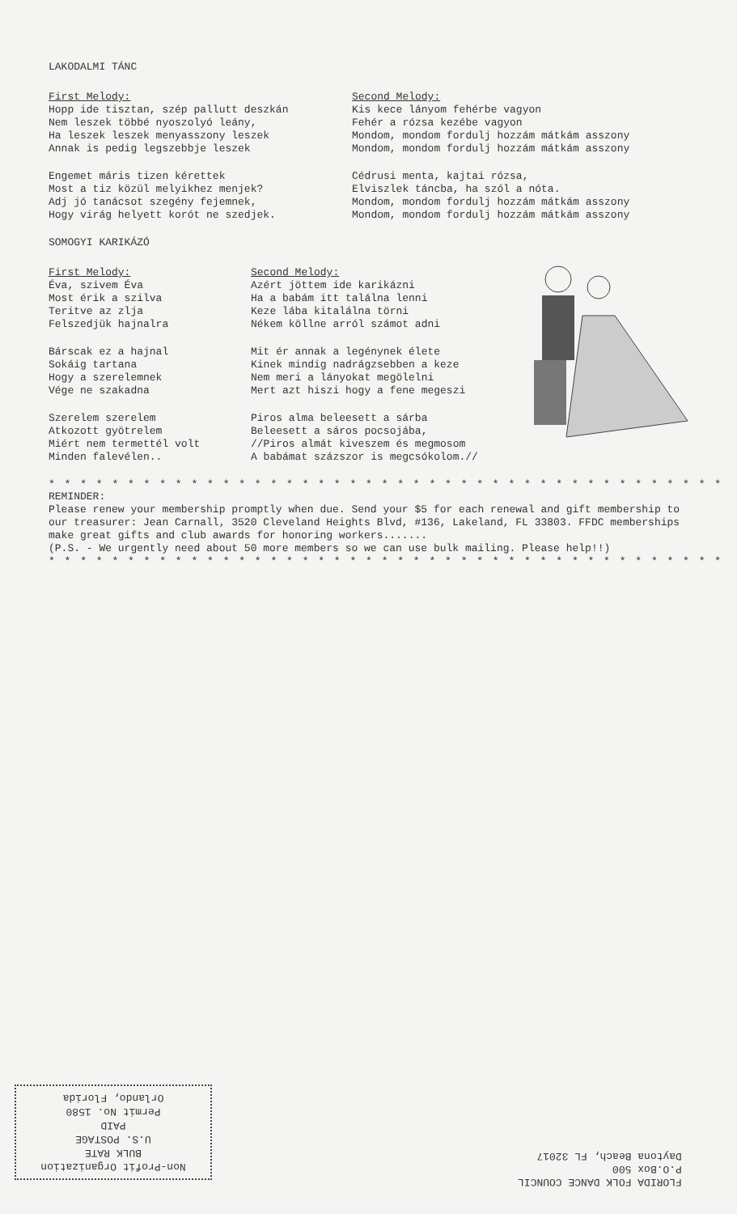LAKODALMI TÁNC
First Melody:
Hopp ide tisztan, szép pallutt deszkán
Nem leszek többé nyoszolyó leány,
Ha leszek leszek menyasszony leszek
Annak is pedig legszebbje leszek
Engemet máris tizen kérettek
Most a tiz közül melyikhez menjek?
Adj jó tanácsot szegény fejemnek,
Hogy virág helyett korót ne szedjek.
Second Melody:
Kis kece lányom fehérbe vagyon
Fehér a rózsa kezébe vagyon
Mondom, mondom fordulj hozzám mátkám asszony
Mondom, mondom fordulj hozzám mátkám asszony
Cédrusi menta, kajtai rózsa,
Elviszlek táncba, ha szól a nóta.
Mondom, mondom fordulj hozzám mátkám asszony
Mondom, mondom fordulj hozzám mátkám asszony
SOMOGYI KARIKÁZÓ
First Melody:
Éva, szivem Éva
Most érik a szilva
Teritve az zlja
Felszedjük hajnalra
Bárscak ez a hajnal
Sokáig tartana
Hogy a szerelemnek
Vége ne szakadna
Szerelem szerelem
Atkozott gyötrelem
Miért nem termettél volt
Minden falevélen..
Second Melody:
Azért jöttem ide karikázni
Ha a babám itt találna lenni
Keze lába kitalálna törni
Nékem köllne arról számot adni
Mit ér annak a legénynek élete
Kinek mindig nadrágzsebben a keze
Nem meri a lányokat megölelni
Mert azt hiszi hogy a fene megeszi
Piros alma beleesett a sárba
Beleesett a sáros pocsojába,
//Piros almát kiveszem és megmosom
A babámat százszor is megcsókolom.//
* * * * * * * * * * * * * * * * * * * * * * * * * * * * * * * * * * * * * * * * * * * * * * * * *
REMINDER:
Please renew your membership promptly when due. Send your $5 for each renewal and gift membership to our treasurer: Jean Carnall, 3520 Cleveland Heights Blvd, #136, Lakeland, FL 33803. FFDC memberships make great gifts and club awards for honoring workers.......
(P.S. - We urgently need about 50 more members so we can use bulk mailing. Please help!!)
* * * * * * * * * * * * * * * * * * * * * * * * * * * * * * * * * * * * * * * * * * * * * * * * *
Non-Profit Organization
BULK RATE
U.S. POSTAGE
PAID
Permit No. 1580
Orlando, Florida
FLORIDA FOLK DANCE COUNCIL
P.O.Box 500
Daytona Beach, FL 32017